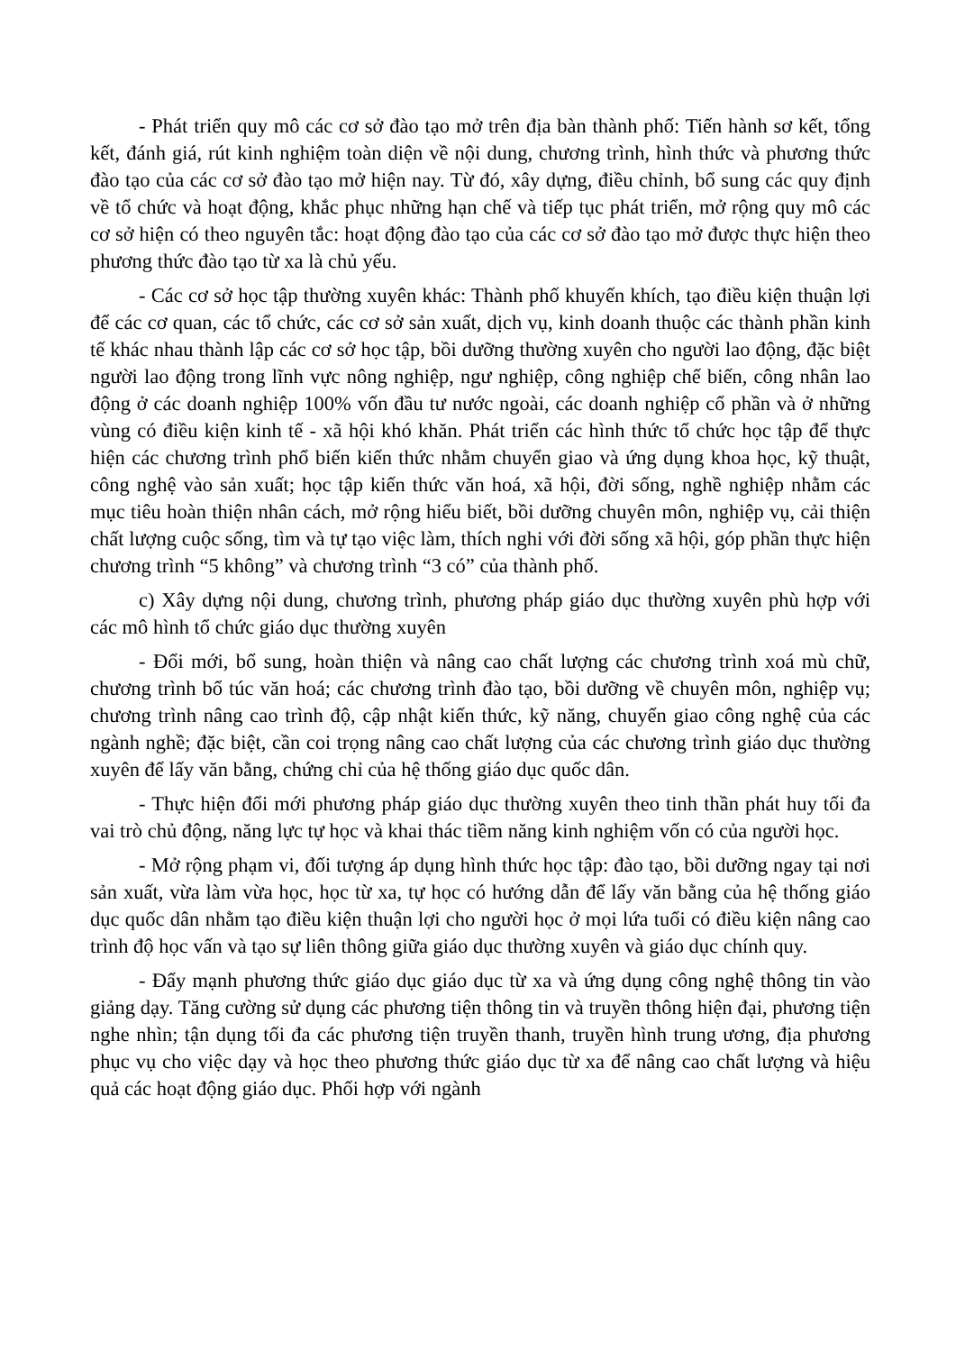- Phát triển quy mô các cơ sở đào tạo mở trên địa bàn thành phố: Tiến hành sơ kết, tổng kết, đánh giá, rút kinh nghiệm toàn diện về nội dung, chương trình, hình thức và phương thức đào tạo của các cơ sở đào tạo mở hiện nay. Từ đó, xây dựng, điều chỉnh, bổ sung các quy định về tổ chức và hoạt động, khắc phục những hạn chế và tiếp tục phát triển, mở rộng quy mô các cơ sở hiện có theo nguyên tắc: hoạt động đào tạo của các cơ sở đào tạo mở được thực hiện theo phương thức đào tạo từ xa là chủ yếu.
- Các cơ sở học tập thường xuyên khác: Thành phố khuyến khích, tạo điều kiện thuận lợi để các cơ quan, các tổ chức, các cơ sở sản xuất, dịch vụ, kinh doanh thuộc các thành phần kinh tế khác nhau thành lập các cơ sở học tập, bồi dưỡng thường xuyên cho người lao động, đặc biệt người lao động trong lĩnh vực nông nghiệp, ngư nghiệp, công nghiệp chế biến, công nhân lao động ở các doanh nghiệp 100% vốn đầu tư nước ngoài, các doanh nghiệp cổ phần và ở những vùng có điều kiện kinh tế - xã hội khó khăn. Phát triển các hình thức tổ chức học tập để thực hiện các chương trình phổ biến kiến thức nhằm chuyển giao và ứng dụng khoa học, kỹ thuật, công nghệ vào sản xuất; học tập kiến thức văn hoá, xã hội, đời sống, nghề nghiệp nhằm các mục tiêu hoàn thiện nhân cách, mở rộng hiểu biết, bồi dưỡng chuyên môn, nghiệp vụ, cải thiện chất lượng cuộc sống, tìm và tự tạo việc làm, thích nghi với đời sống xã hội, góp phần thực hiện chương trình “5 không” và chương trình “3 có” của thành phố.
c) Xây dựng nội dung, chương trình, phương pháp giáo dục thường xuyên phù hợp với các mô hình tổ chức giáo dục thường xuyên
- Đổi mới, bổ sung, hoàn thiện và nâng cao chất lượng các chương trình xoá mù chữ, chương trình bổ túc văn hoá; các chương trình đào tạo, bồi dưỡng về chuyên môn, nghiệp vụ; chương trình nâng cao trình độ, cập nhật kiến thức, kỹ năng, chuyển giao công nghệ của các ngành nghề; đặc biệt, cần coi trọng nâng cao chất lượng của các chương trình giáo dục thường xuyên để lấy văn bằng, chứng chỉ của hệ thống giáo dục quốc dân.
- Thực hiện đổi mới phương pháp giáo dục thường xuyên theo tinh thần phát huy tối đa vai trò chủ động, năng lực tự học và khai thác tiềm năng kinh nghiệm vốn có của người học.
- Mở rộng phạm vi, đối tượng áp dụng hình thức học tập: đào tạo, bồi dưỡng ngay tại nơi sản xuất, vừa làm vừa học, học từ xa, tự học có hướng dẫn để lấy văn bằng của hệ thống giáo dục quốc dân nhằm tạo điều kiện thuận lợi cho người học ở mọi lứa tuổi có điều kiện nâng cao trình độ học vấn và tạo sự liên thông giữa giáo dục thường xuyên và giáo dục chính quy.
- Đẩy mạnh phương thức giáo dục giáo dục từ xa và ứng dụng công nghệ thông tin vào giảng dạy. Tăng cường sử dụng các phương tiện thông tin và truyền thông hiện đại, phương tiện nghe nhìn; tận dụng tối đa các phương tiện truyền thanh, truyền hình trung ương, địa phương phục vụ cho việc dạy và học theo phương thức giáo dục từ xa để nâng cao chất lượng và hiệu quả các hoạt động giáo dục. Phối hợp với ngành